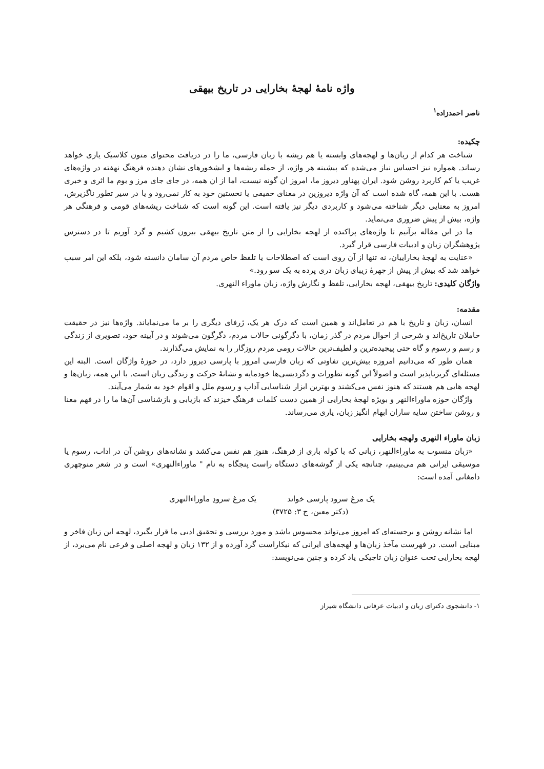واژه نامۀ لهجۀ بخارایی در تاریخ بیهقی
ناصر احمدزاده<sup>۱</sup>
چکیده:
شناخت هر کدام از زبان‌ها و لهجه‌های وابسته یا هم ریشه با زبان فارسی، ما را در دریافت محتوای متون کلاسیک یاری خواهد رساند. همواره نیز احساس نیاز می‌شده که پیشینه هر واژه، از جمله ریشه‌ها و ابشخورهای نشان دهنده فرهنگ نهفته در واژه‌های غریب یا کم کاربرد روشن شود. ایران پهناور دیروز ما، امروز ان گونه نیست، اما از ان همه، در جای جای مرز و بوم ما اثری و خبری هست. با این همه، گاه شده است که آن واژه دیروزین در معنای حقیقی یا نخستین خود به کار نمی‌رود و یا در سیر تطور ناگزیرش، امروز به معنایی دیگر شناخته می‌شود و کاربردی دیگر نیز یافته است. این گونه است که شناخت ریشه‌های قومی و فرهنگی هر واژه، بیش از پیش ضروری می‌نماید.
ما در این مقاله برآنیم تا واژه‌های پراکنده از لهجه بخارایی را از متن تاریخ بیهقی بیرون کشیم و گرد آوریم تا در دسترس پژوهشگران زبان و ادبیات فارسی قرار گیرد.
«عنایت به لهجۀ بخاراییان، نه تنها از آن روی است که اصطلاحات یا تلفظ خاص مردم آن سامان دانسته شود، بلکه این امر سبب خواهد شد که بیش از پیش از چهرۀ زیبای زبان دری پرده به یک سو رود.»
واژگان کلیدی: تاریخ بیهقی، لهجه بخارایی، تلفظ و نگارش واژه، زبان ماوراء النهری.
مقدمه:
انسان، زبان و تاریخ با هم در تعامل‌اند و همین است که درک هر یک، ژرفای دیگری را بر ما می‌نمایاند. واژه‌ها نیز در حقیقت حاملان تاریخ‌اند و شرحی از احوال مردم در گذر زمان، با دگرگونی حالات مردم، دگرگون می‌شوند و در آیینه خود، تصویری از زندگی و رسم و رسوم و گاه حتی پیچیده‌ترین و لطیف‌ترین حالات رومی مردم روزگار را به نمایش می‌گذارند.
همان طور که می‌دانیم امروزه بیش‌ترین تفاوتی که زبان فارسی امروز با پارسی دیروز دارد، در حوزۀ واژگان است. البته این مسئله‌ای گریزناپذیر است و اصولاً این گونه تطورات و دگردیسی‌ها خودمایه و نشانۀ حرکت و زندگی زبان است. با این همه، زبان‌ها و لهجه هایی هم هستند که هنوز نفس می‌کشند و بهترین ابزار شناسایی آداب و رسوم ملل و اقوام خود به شمار می‌آیند.
واژگان حوزه ماوراءالنهر و بویژه لهجۀ بخارایی از همین دست کلمات فرهنگ خیزند که بازیابی و بازشناسی آن‌ها ما را در فهم معنا و روشن ساختن سایه ساران ابهام انگیز زبان، یاری می‌رساند.
زبان ماوراء النهری ولهجه بخارایی
«زبان منسوب به ماوراءالنهر، زبانی که با کوله باری از فرهنگ، هنوز هم نفس می‌کشد و نشانه‌های روشن آن در اداب، رسوم یا موسیقی ایرانی هم می‌بینیم، چنانچه یکی از گوشه‌های دستگاه راست پنجگاه به نام " ماوراءالنهری» است و در شعر منوچهری دامغانی آمده است:
یک مرغ سرود پارسی خواند یک مرغ سرودِ ماوراءالنهری
(دکتر معین، ج ۳: ۳۷۲۵)
اما نشانه روشن و برجسته‌ای که امروز می‌تواند محسوس باشد و مورد بررسی و تحقیق ادبی ما قرار بگیرد، لهجه این زبان فاخر و مبنایی است. در فهرست مآخذ زبان‌ها و لهجه‌های ایرانی که نیکاراست گرد آورده و از ۱۳۲ زبان و لهجه اصلی و فرعی نام می‌برد، از لهجه بخارایی تحت عنوان زبان تاجیکی یاد کرده و چنین می‌نویسد:
۱- دانشجوی دکترای زبان و ادبیات عرفانی دانشگاه شیراز